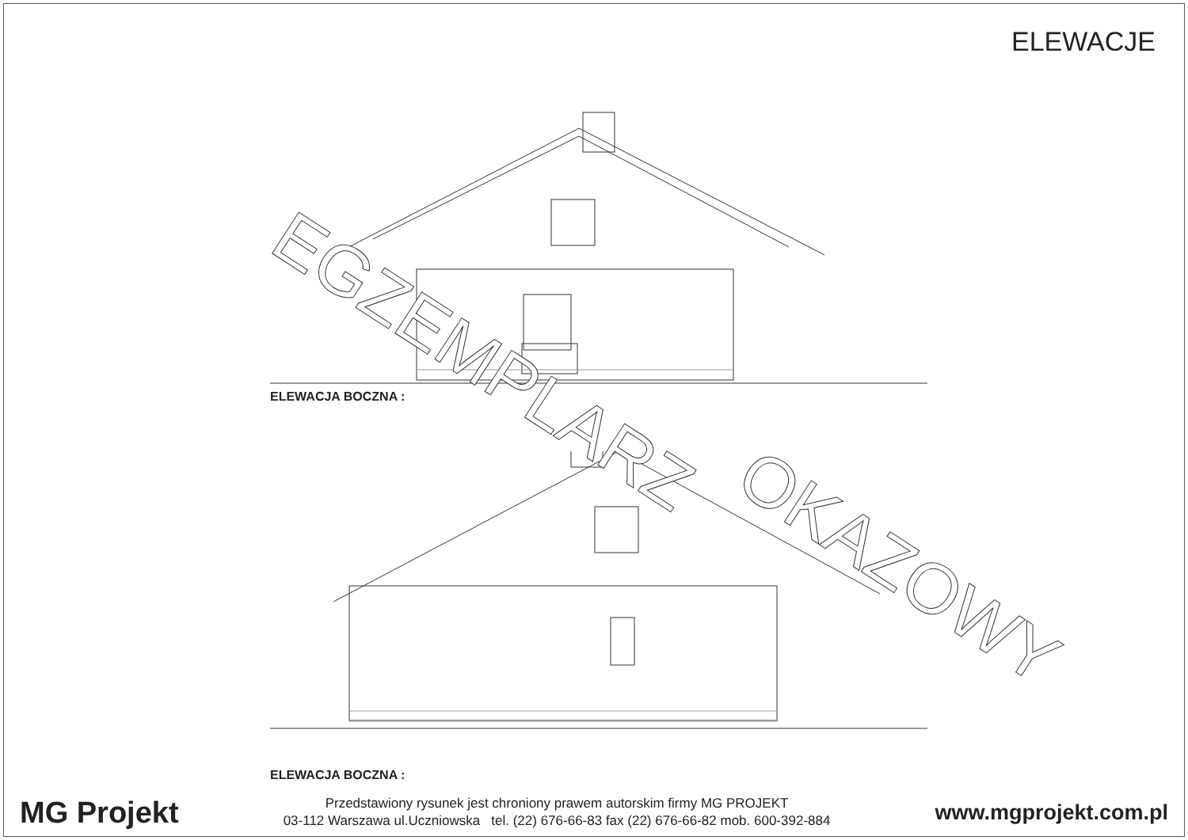ELEWACJE
ELEWACJA BOCZNA :
ELEWACJA BOCZNA :
EGZEMPLARZ
OKAZOWY
MG Projekt
Przedstawiony rysunek jest chroniony prawem autorskim firmy MG PROJEKT
03-112 Warszawa ul.Uczniowska tel. (22) 676-66-83 fax (22) 676-66-82 mob. 600-392-884
www.mgprojekt.com.pl